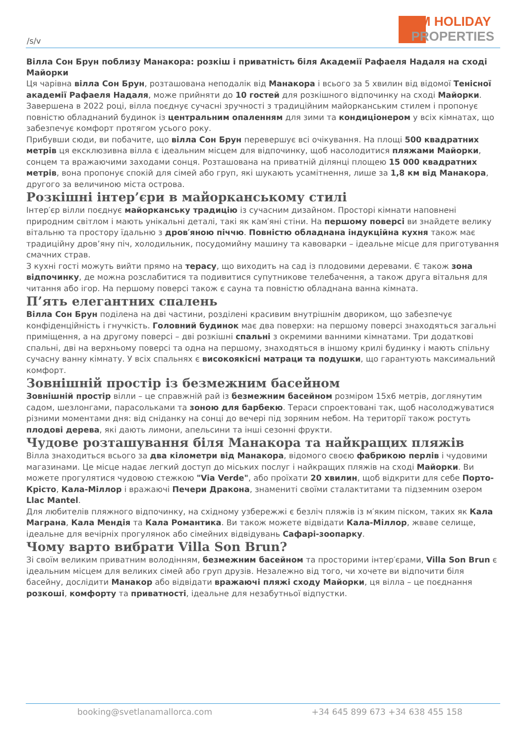/s/v
SM HOLIDAY
PROPERTIES
Вілла Сон Брун поблизу Манакора: розкіш і приватність біля Академії Рафаеля Надаля на сході Майорки
Ця чарівна вілла Сон Брун, розташована неподалік від Манакора і всього за 5 хвилин від відомої Тенісної академії Рафаеля Надаля, може прийняти до 10 гостей для розкішного відпочинку на сході Майорки. Завершена в 2022 році, вілла поєднує сучасні зручності з традиційним майорканським стилем і пропонує повністю обладнаний будинок із центральним опаленням для зими та кондиціонером у всіх кімнатах, що забезпечує комфорт протягом усього року.
Прибувши сюди, ви побачите, що вілла Сон Брун перевершує всі очікування. На площі 500 квадратних метрів ця ексклюзивна вілла є ідеальним місцем для відпочинку, щоб насолодитися пляжами Майорки, сонцем та вражаючими заходами сонця. Розташована на приватній ділянці площею 15 000 квадратних метрів, вона пропонує спокій для сімей або груп, які шукають усамітнення, лише за 1,8 км від Манакора, другого за величиною міста острова.
Розкішні інтер’єри в майорканському стилі
Інтер′єр вілли поєднує майорканську традицію із сучасним дизайном. Просторі кімнати наповнені природним світлом і мають унікальні деталі, такі як кам′яні стіни. На першому поверсі ви знайдете велику вітальню та простору їдальню з дров′яною піччю. Повністю обладнана індукційна кухня також має традиційну дров’яну піч, холодильник, посудомийну машину та кавоварки – ідеальне місце для приготування смачних страв.
З кухні гості можуть вийти прямо на терасу, що виходить на сад із плодовими деревами. Є також зона відпочинку, де можна розслабитися та подивитися супутникове телебачення, а також друга вітальня для читання або ігор. На першому поверсі також є сауна та повністю обладнана ванна кімната.
П’ять елегантних спалень
Вілла Сон Брун поділена на дві частини, розділені красивим внутрішнім двориком, що забезпечує конфіденційність і гнучкість. Головний будинок має два поверхи: на першому поверсі знаходяться загальні приміщення, а на другому поверсі – дві розкішні спальні з окремими ванними кімнатами. Три додаткові спальні, дві на верхньому поверсі та одна на першому, знаходяться в іншому крилі будинку і мають спільну сучасну ванну кімнату. У всіх спальнях є високоякісні матраци та подушки, що гарантують максимальний комфорт.
Зовнішній простір із безмежним басейном
Зовнішній простір вілли – це справжній рай із безмежним басейном розміром 15x6 метрів, доглянутим садом, шезлонгами, парасольками та зоною для барбекю. Тераси спроектовані так, щоб насолоджуватися різними моментами дня: від сніданку на сонці до вечері під зоряним небом. На території також ростуть плодові дерева, які дають лимони, апельсини та інші сезонні фрукти.
Чудове розташування біля Манакора та найкращих пляжів
Вілла знаходиться всього за два кілометри від Манакора, відомого своєю фабрикою перлів і чудовими магазинами. Це місце надає легкий доступ до міських послуг і найкращих пляжів на сході Майорки. Ви можете прогулятися чудовою стежкою "Via Verde", або проїхати 20 хвилин, щоб відкрити для себе Порто-Крісто, Кала-Міллор і вражаючі Печери Дракона, знамениті своїми сталактитами та підземним озером Llac Mantel.
Для любителів пляжного відпочинку, на східному узбережжі є безліч пляжів із м′яким піском, таких як Кала Маграна, Кала Мендія та Кала Романтика. Ви також можете відвідати Кала-Міллор, жваве селище, ідеальне для вечірніх прогулянок або сімейних відвідувань Сафарі-зоопарку.
Чому варто вибрати Villa Son Brun?
Зі своїм великим приватним володінням, безмежним басейном та просторими інтер′єрами, Villa Son Brun є ідеальним місцем для великих сімей або груп друзів. Незалежно від того, чи хочете ви відпочити біля басейну, дослідити Манакор або відвідати вражаючі пляжі сходу Майорки, ця вілла – це поєднання розкоші, комфорту та приватності, ідеальне для незабутньої відпустки.
booking@svetlanamallorca.com +34 645 899 673 +34 638 455 158